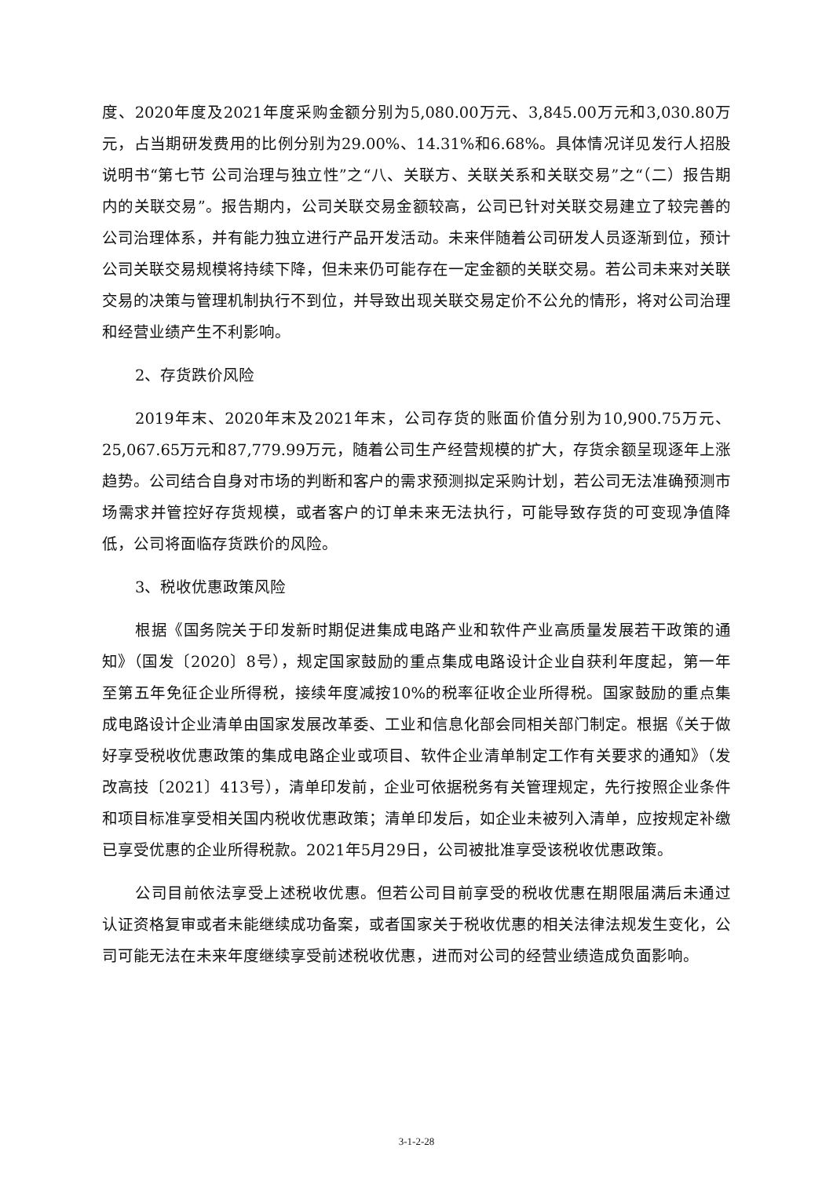度、2020年度及2021年度采购金额分别为5,080.00万元、3,845.00万元和3,030.80万元，占当期研发费用的比例分别为29.00%、14.31%和6.68%。具体情况详见发行人招股说明书“第七节 公司治理与独立性”之“八、关联方、关联关系和关联交易”之“（二）报告期内的关联交易”。报告期内，公司关联交易金额较高，公司已针对关联交易建立了较完善的公司治理体系，并有能力独立进行产品开发活动。未来伴随着公司研发人员逐渐到位，预计公司关联交易规模将持续下降，但未来仍可能存在一定金额的关联交易。若公司未来对关联交易的决策与管理机制执行不到位，并导致出现关联交易定价不公允的情形，将对公司治理和经营业绩产生不利影响。
2、存货跌价风险
2019年末、2020年末及2021年末，公司存货的账面价值分别为10,900.75万元、25,067.65万元和87,779.99万元，随着公司生产经营规模的扩大，存货余额呈现逐年上涨趋势。公司结合自身对市场的判断和客户的需求预测拟定采购计划，若公司无法准确预测市场需求并管控好存货规模，或者客户的订单未来无法执行，可能导致存货的可变现净值降低，公司将面临存货跌价的风险。
3、税收优惠政策风险
根据《国务院关于印发新时期促进集成电路产业和软件产业高质量发展若干政策的通知》（国发〔2020〕8号），规定国家鼓励的重点集成电路设计企业自获利年度起，第一年至第五年免征企业所得税，接续年度减按10%的税率征收企业所得税。国家鼓励的重点集成电路设计企业清单由国家发展改革委、工业和信息化部会同相关部门制定。根据《关于做好享受税收优惠政策的集成电路企业或项目、软件企业清单制定工作有关要求的通知》（发改高技〔2021〕413号），清单印发前，企业可依据税务有关管理规定，先行按照企业条件和项目标准享受相关国内税收优惠政策；清单印发后，如企业未被列入清单，应按规定补缴已享受优惠的企业所得税款。2021年5月29日，公司被批准享受该税收优惠政策。
公司目前依法享受上述税收优惠。但若公司目前享受的税收优惠在期限届满后未通过认证资格复审或者未能继续成功备案，或者国家关于税收优惠的相关法律法规发生变化，公司可能无法在未来年度继续享受前述税收优惠，进而对公司的经营业绩造成负面影响。
3-1-2-28